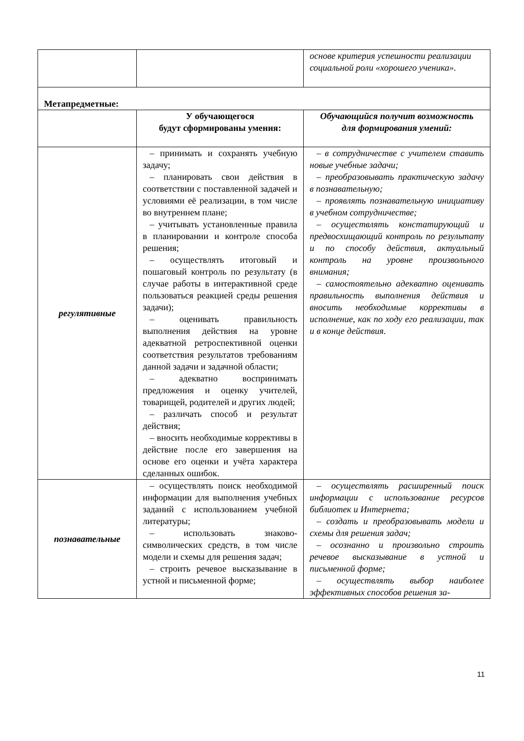| | | основе критерия успешности реализации социальной роли «хорошего ученика». |
| Метапредметные: | | |
| | У обучающегося будут сформированы умения: | Обучающийся получит возможность для формирования умений: |
| регулятивные | – принимать и сохранять учебную задачу; – планировать свои действия в соответствии с поставленной задачей и условиями её реализации, в том числе во внутреннем плане; – учитывать установленные правила в планировании и контроле способа решения; – осуществлять итоговый и пошаговый контроль по результату (в случае работы в интерактивной среде пользоваться реакцией среды решения задачи); – оценивать правильность выполнения действия на уровне адекватной ретроспективной оценки соответствия результатов требованиям данной задачи и задачной области; – адекватно воспринимать предложения и оценку учителей, товарищей, родителей и других людей; – различать способ и результат действия; – вносить необходимые коррективы в действие после его завершения на основе его оценки и учёта характера сделанных ошибок. | – в сотрудничестве с учителем ставить новые учебные задачи; – преобразовывать практическую задачу в познавательную; – проявлять познавательную инициативу в учебном сотрудничестве; – осуществлять констатирующий и предвосхищающий контроль по результату и по способу действия, актуальный контроль на уровне произвольного внимания; – самостоятельно адекватно оценивать правильность выполнения действия и вносить необходимые коррективы в исполнение, как по ходу его реализации, так и в конце действия. |
| познавательные | – осуществлять поиск необходимой информации для выполнения учебных заданий с использованием учебной литературы; – использовать знаково-символических средств, в том числе модели и схемы для решения задач; – строить речевое высказывание в устной и письменной форме; | – осуществлять расширенный поиск информации с использование ресурсов библиотек и Интернета; – создать и преобразовывать модели и схемы для решения задач; – осознанно и произвольно строить речевое высказывание в устной и письменной форме; – осуществлять выбор наиболее эффективных способов решения за- |
11